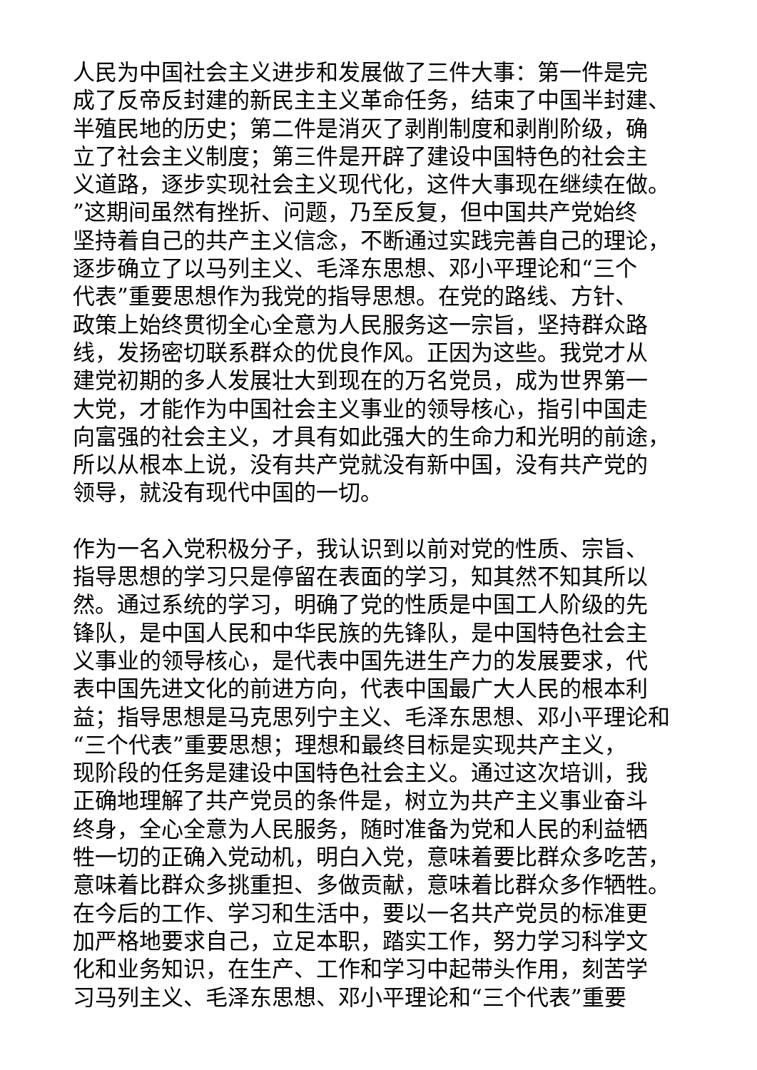人民为中国社会主义进步和发展做了三件大事：第一件是完
成了反帝反封建的新民主主义革命任务，结束了中国半封建、
半殖民地的历史；第二件是消灭了剥削制度和剥削阶级，确
立了社会主义制度；第三件是开辟了建设中国特色的社会主
义道路，逐步实现社会主义现代化，这件大事现在继续在做。”这期间虽然有挫折、问题，乃至反复，但中国共产党始终
坚持着自己的共产主义信念，不断通过实践完善自己的理论，
逐步确立了以马列主义、毛泽东思想、邓小平理论和“三个
代表”重要思想作为我党的指导思想。在党的路线、方针、
政策上始终贯彻全心全意为人民服务这一宗旨，坚持群众路
线，发扬密切联系群众的优良作风。正因为这些。我党才从
建党初期的多人发展壮大到现在的万名党员，成为世界第一
大党，才能作为中国社会主义事业的领导核心，指引中国走
向富强的社会主义，才具有如此强大的生命力和光明的前途，
所以从根本上说，没有共产党就没有新中国，没有共产党的
领导，就没有现代中国的一切。
作为一名入党积极分子，我认识到以前对党的性质、宗旨、
指导思想的学习只是停留在表面的学习，知其然不知其所以
然。通过系统的学习，明确了党的性质是中国工人阶级的先
锋队，是中国人民和中华民族的先锋队，是中国特色社会主
义事业的领导核心，是代表中国先进生产力的发展要求，代
表中国先进文化的前进方向，代表中国最广大人民的根本利
益；指导思想是马克思列宁主义、毛泽东思想、邓小平理论和
“三个代表”重要思想；理想和最终目标是实现共产主义，
现阶段的任务是建设中国特色社会主义。通过这次培训，我
正确地理解了共产党员的条件是，树立为共产主义事业奋斗
终身，全心全意为人民服务，随时准备为党和人民的利益牺
牲一切的正确入党动机，明白入党，意味着要比群众多吃苦，
意味着比群众多挑重担、多做贡献，意味着比群众多作牺牲。
在今后的工作、学习和生活中，要以一名共产党员的标准更
加严格地要求自己，立足本职，踏实工作，努力学习科学文
化和业务知识，在生产、工作和学习中起带头作用，刻苦学
习马列主义、毛泽东思想、邓小平理论和“三个代表”重要